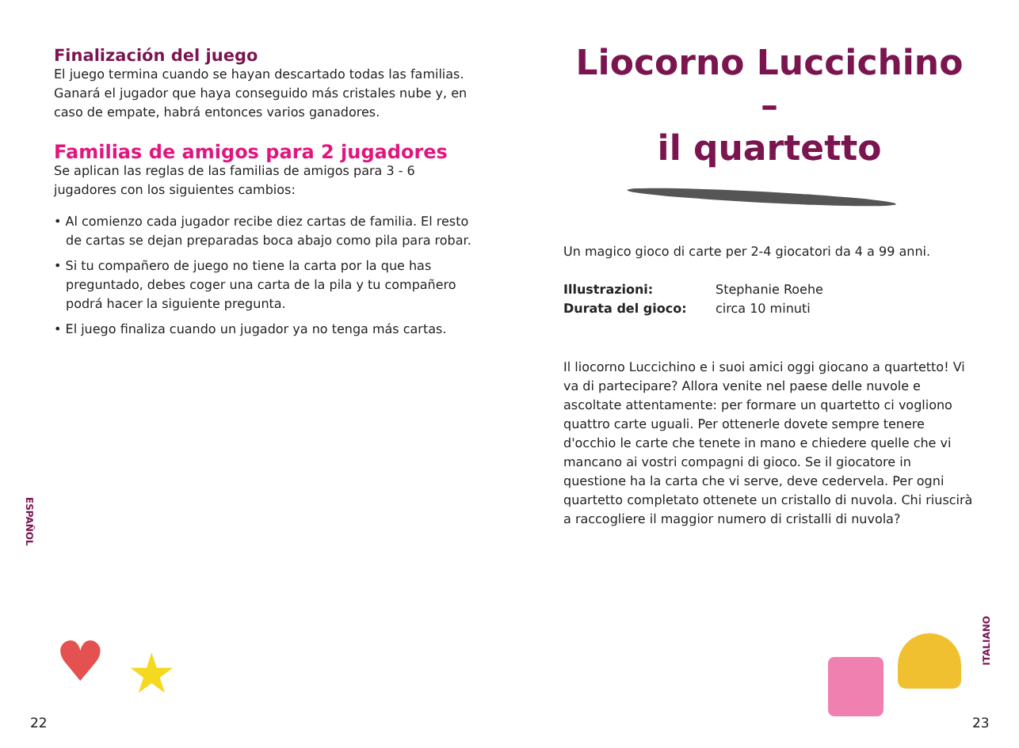Finalización del juego
El juego termina cuando se hayan descartado todas las familias. Ganará el jugador que haya conseguido más cristales nube y, en caso de empate, habrá entonces varios ganadores.
Familias de amigos para 2 jugadores
Se aplican las reglas de las familias de amigos para 3 - 6 jugadores con los siguientes cambios:
• Al comienzo cada jugador recibe diez cartas de familia. El resto de cartas se dejan preparadas boca abajo como pila para robar.
• Si tu compañero de juego no tiene la carta por la que has preguntado, debes coger una carta de la pila y tu compañero podrá hacer la siguiente pregunta.
• El juego finaliza cuando un jugador ya no tenga más cartas.
ESPAÑOL
♥ ★
22
Liocorno Luccichino –
il quartetto
Un magico gioco di carte per 2-4 giocatori da 4 a 99 anni.
Illustrazioni: Stephanie Roehe
Durata del gioco: circa 10 minuti
Il liocorno Luccichino e i suoi amici oggi giocano a quartetto! Vi va di partecipare? Allora venite nel paese delle nuvole e ascoltate attentamente: per formare un quartetto ci vogliono quattro carte uguali. Per ottenerle dovete sempre tenere d'occhio le carte che tenete in mano e chiedere quelle che vi mancano ai vostri compagni di gioco. Se il giocatore in questione ha la carta che vi serve, deve cedervela. Per ogni quartetto completato ottenete un cristallo di nuvola. Chi riuscirà a raccogliere il maggior numero di cristalli di nuvola?
ITALIANO
23